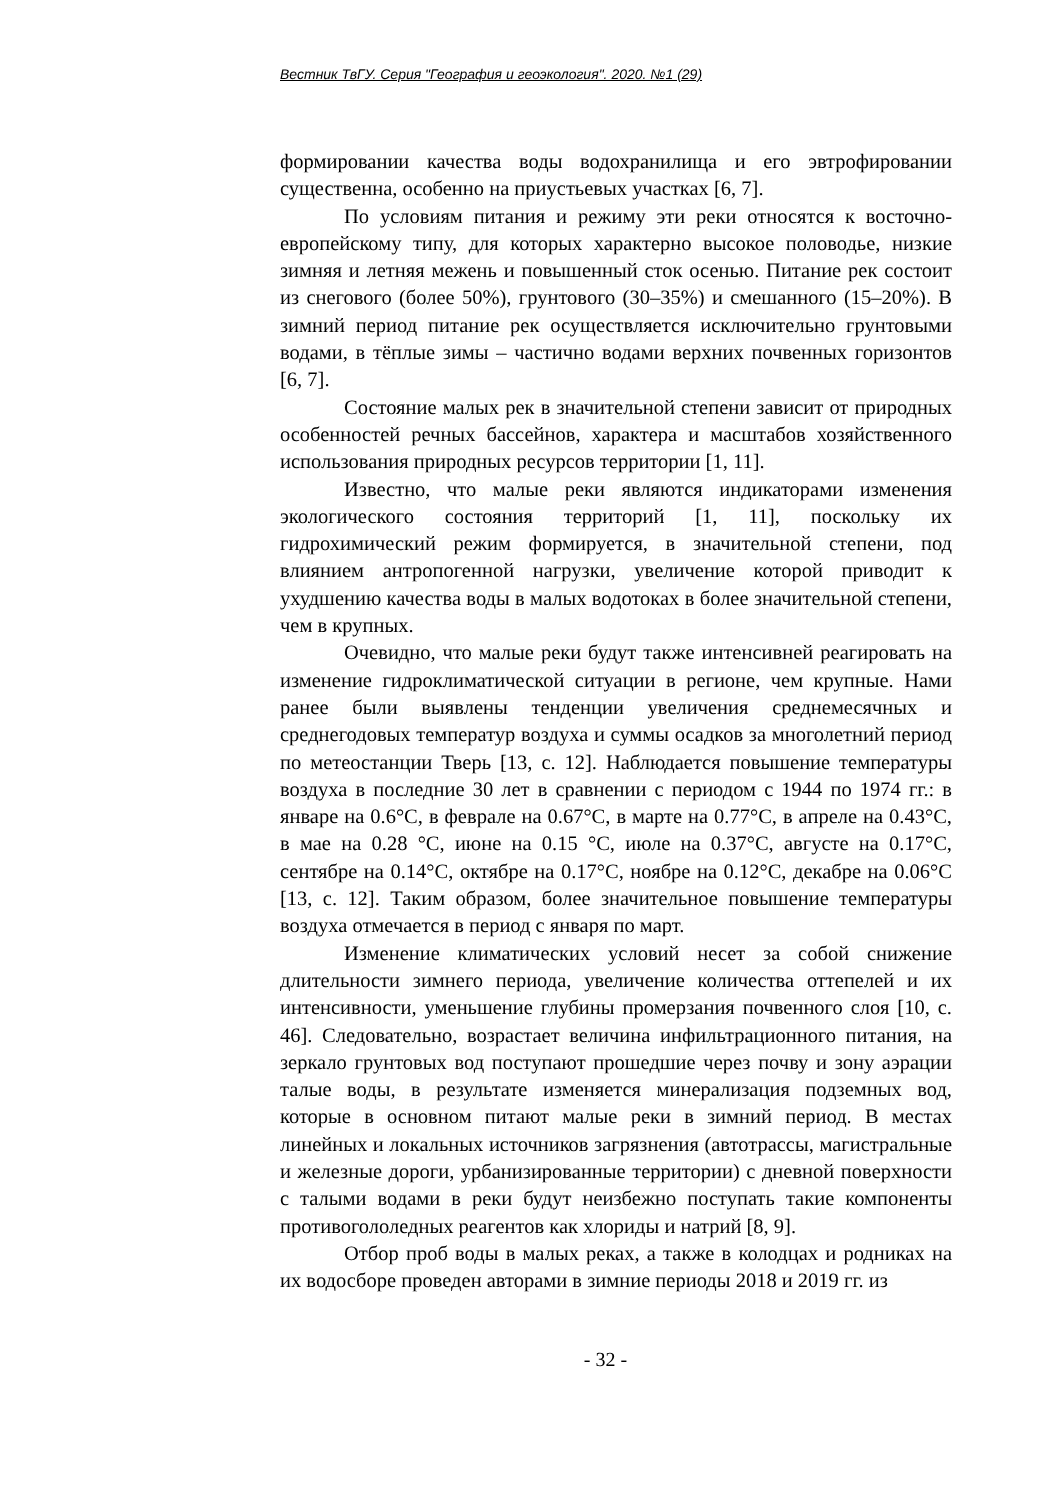Вестник ТвГУ. Серия "География и геоэкология". 2020. №1 (29)
формировании качества воды водохранилища и его эвтрофировании существенна, особенно на приустьевых участках [6, 7].
По условиям питания и режиму эти реки относятся к восточно-европейскому типу, для которых характерно высокое половодье, низкие зимняя и летняя межень и повышенный сток осенью. Питание рек состоит из снегового (более 50%), грунтового (30–35%) и смешанного (15–20%). В зимний период питание рек осуществляется исключительно грунтовыми водами, в тёплые зимы – частично водами верхних почвенных горизонтов [6, 7].
Состояние малых рек в значительной степени зависит от природных особенностей речных бассейнов, характера и масштабов хозяйственного использования природных ресурсов территории [1, 11].
Известно, что малые реки являются индикаторами изменения экологического состояния территорий [1, 11], поскольку их гидрохимический режим формируется, в значительной степени, под влиянием антропогенной нагрузки, увеличение которой приводит к ухудшению качества воды в малых водотоках в более значительной степени, чем в крупных.
Очевидно, что малые реки будут также интенсивней реагировать на изменение гидроклиматической ситуации в регионе, чем крупные. Нами ранее были выявлены тенденции увеличения среднемесячных и среднегодовых температур воздуха и суммы осадков за многолетний период по метеостанции Тверь [13, с. 12]. Наблюдается повышение температуры воздуха в последние 30 лет в сравнении с периодом с 1944 по 1974 гг.: в январе на 0.6°С, в феврале на 0.67°С, в марте на 0.77°С, в апреле на 0.43°С, в мае на 0.28 °С, июне на 0.15 °С, июле на 0.37°С, августе на 0.17°С, сентябре на 0.14°С, октябре на 0.17°С, ноябре на 0.12°С, декабре на 0.06°С [13, с. 12]. Таким образом, более значительное повышение температуры воздуха отмечается в период с января по март.
Изменение климатических условий несет за собой снижение длительности зимнего периода, увеличение количества оттепелей и их интенсивности, уменьшение глубины промерзания почвенного слоя [10, с. 46]. Следовательно, возрастает величина инфильтрационного питания, на зеркало грунтовых вод поступают прошедшие через почву и зону аэрации талые воды, в результате изменяется минерализация подземных вод, которые в основном питают малые реки в зимний период. В местах линейных и локальных источников загрязнения (автотрассы, магистральные и железные дороги, урбанизированные территории) с дневной поверхности с талыми водами в реки будут неизбежно поступать такие компоненты противогололедных реагентов как хлориды и натрий [8, 9].
Отбор проб воды в малых реках, а также в колодцах и родниках на их водосборе проведен авторами в зимние периоды 2018 и 2019 гг. из
- 32 -